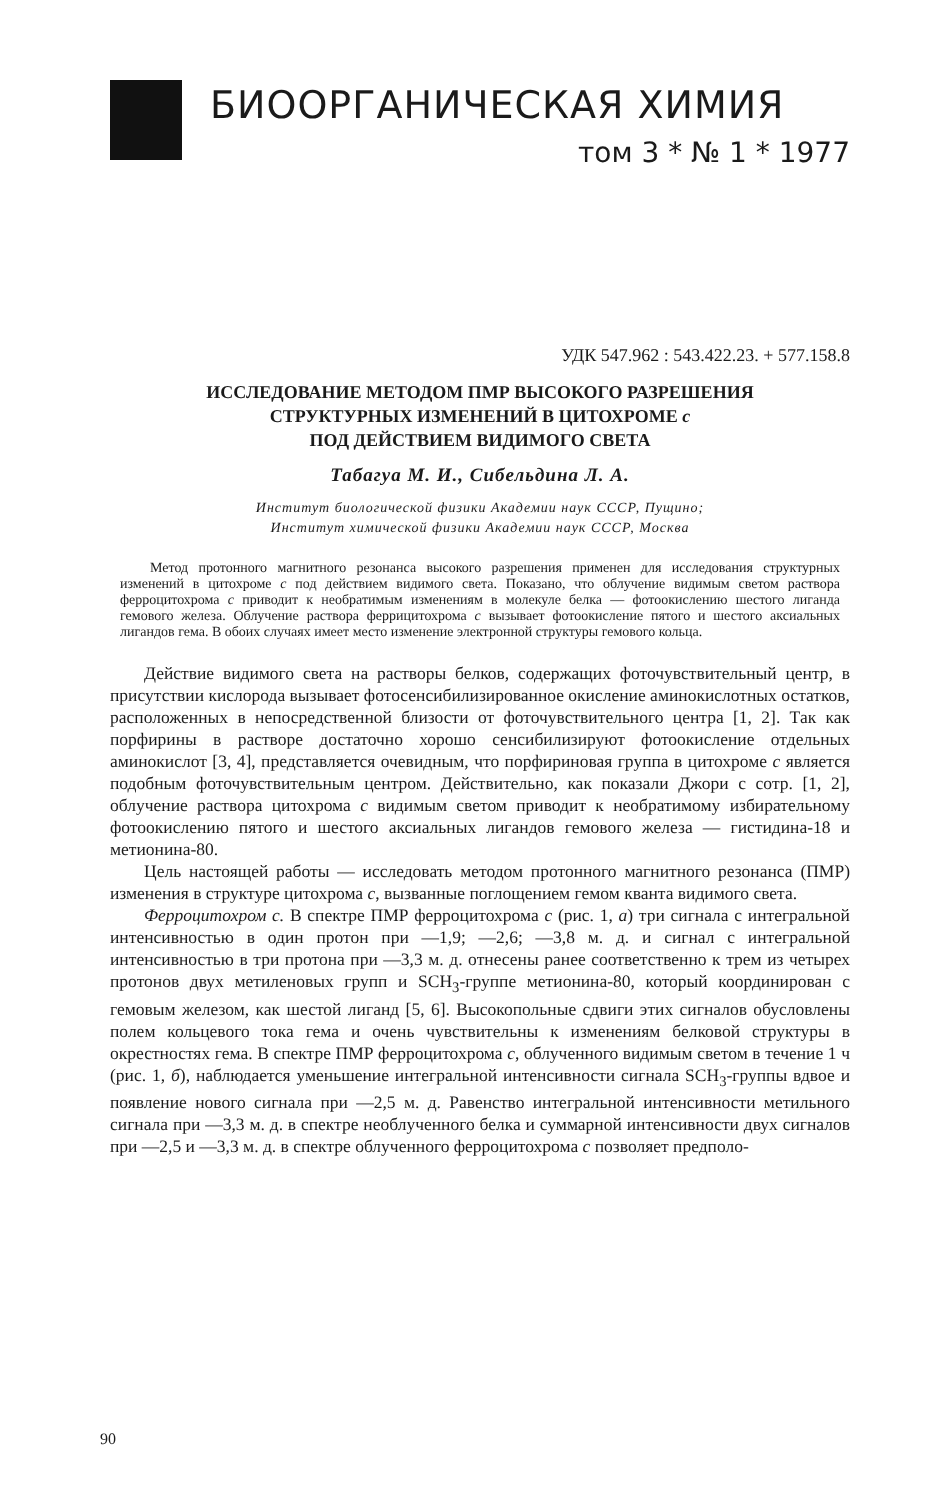БИООРГАНИЧЕСКАЯ ХИМИЯ
том 3 * № 1 * 1977
УДК 547.962 : 543.422.23. + 577.158.8
ИССЛЕДОВАНИЕ МЕТОДОМ ПМР ВЫСОКОГО РАЗРЕШЕНИЯ
СТРУКТУРНЫХ ИЗМЕНЕНИЙ В ЦИТОХРОМЕ с
ПОД ДЕЙСТВИЕМ ВИДИМОГО СВЕТА
Табагуа М. И., Сибельдина Л. А.
Институт биологической физики Академии наук СССР, Пущино;
Институт химической физики Академии наук СССР, Москва
Метод протонного магнитного резонанса высокого разрешения применен для исследования структурных изменений в цитохроме с под действием видимого света. Показано, что облучение видимым светом раствора ферроцитохрома с приводит к необратимым изменениям в молекуле белка — фотоокислению шестого лиганда гемового железа. Облучение раствора феррицитохрома с вызывает фотоокисление пятого и шестого аксиальных лигандов гема. В обоих случаях имеет место изменение электронной структуры гемового кольца.
Действие видимого света на растворы белков, содержащих фоточувствительный центр, в присутствии кислорода вызывает фотосенсибилизированное окисление аминокислотных остатков, расположенных в непосредственной близости от фоточувствительного центра [1, 2]. Так как порфирины в растворе достаточно хорошо сенсибилизируют фотоокисление отдельных аминокислот [3, 4], представляется очевидным, что порфириновая группа в цитохроме с является подобным фоточувствительным центром. Действительно, как показали Джори с сотр. [1, 2], облучение раствора цитохрома с видимым светом приводит к необратимому избирательному фотоокислению пятого и шестого аксиальных лигандов гемового железа — гистидина-18 и метионина-80.
Цель настоящей работы — исследовать методом протонного магнитного резонанса (ПМР) изменения в структуре цитохрома с, вызванные поглощением гемом кванта видимого света.
Ферроцитохром с. В спектре ПМР ферроцитохрома с (рис. 1, а) три сигнала с интегральной интенсивностью в один протон при —1,9; —2,6; —3,8 м. д. и сигнал с интегральной интенсивностью в три протона при —3,3 м. д. отнесены ранее соответственно к трем из четырех протонов двух метиленовых групп и SCH<sub>3</sub>-группе метионина-80, который координирован с гемовым железом, как шестой лиганд [5, 6]. Высокопольные сдвиги этих сигналов обусловлены полем кольцевого тока гема и очень чувствительны к изменениям белковой структуры в окрестностях гема. В спектре ПМР ферроцитохрома с, облученного видимым светом в течение 1 ч (рис. 1, б), наблюдается уменьшение интегральной интенсивности сигнала SCH<sub>3</sub>-группы вдвое и появление нового сигнала при —2,5 м. д. Равенство интегральной интенсивности метильного сигнала при —3,3 м. д. в спектре необлученного белка и суммарной интенсивности двух сигналов при —2,5 и —3,3 м. д. в спектре облученного ферроцитохрома с позволяет предполо-
90